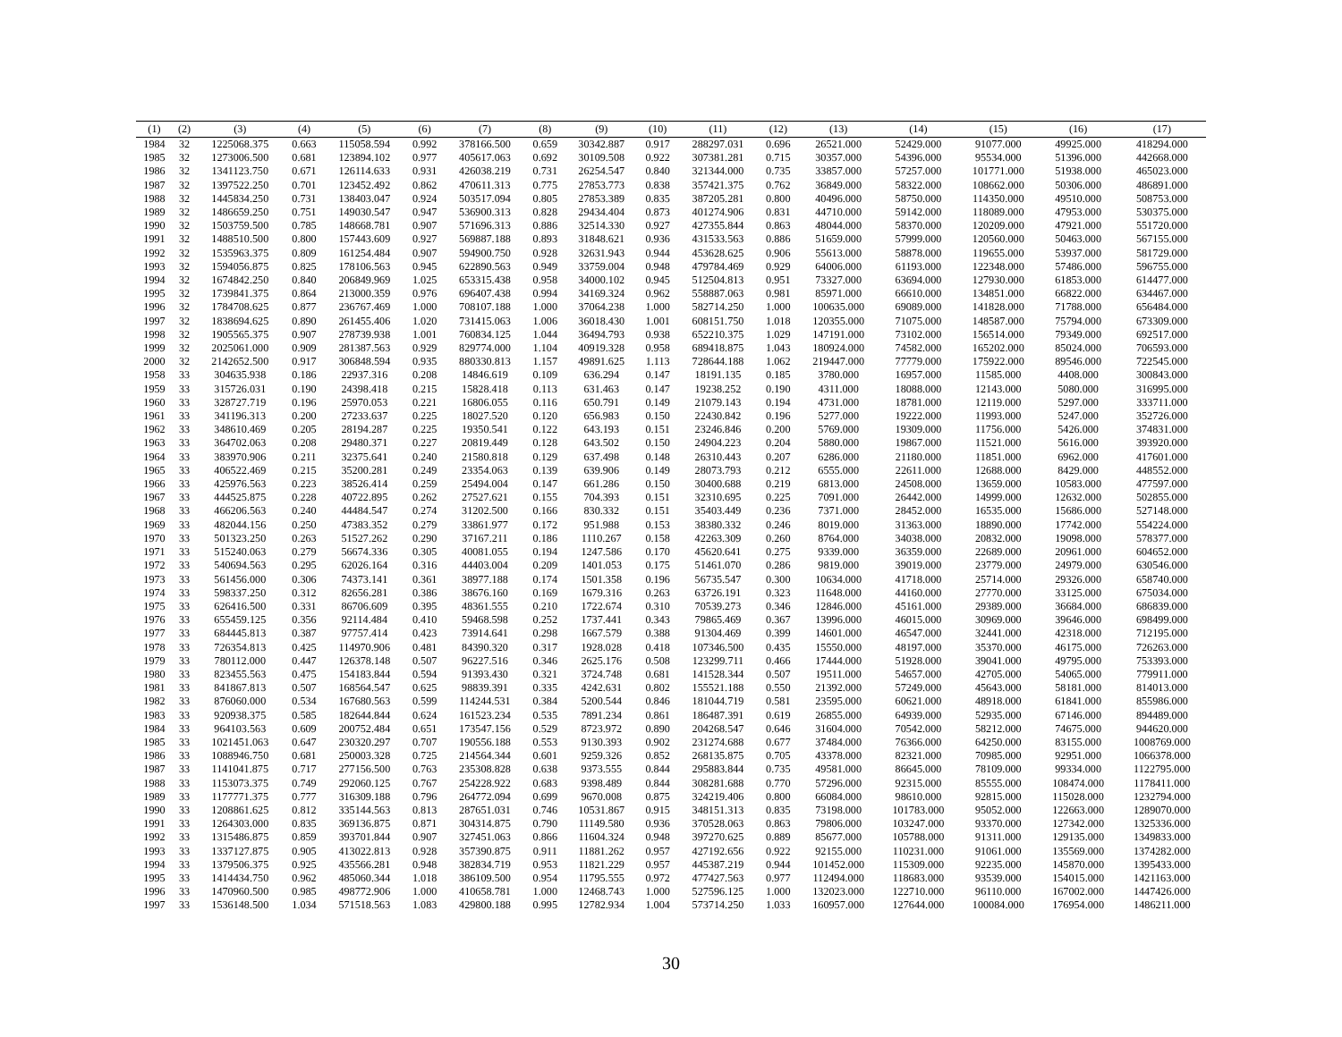| (1) | (2) | (3) | (4) | (5) | (6) | (7) | (8) | (9) | (10) | (11) | (12) | (13) | (14) | (15) | (16) | (17) |
| --- | --- | --- | --- | --- | --- | --- | --- | --- | --- | --- | --- | --- | --- | --- | --- | --- |
| 1984 | 32 | 1225068.375 | 0.663 | 115058.594 | 0.992 | 378166.500 | 0.659 | 30342.887 | 0.917 | 288297.031 | 0.696 | 26521.000 | 52429.000 | 91077.000 | 49925.000 | 418294.000 |
| 1985 | 32 | 1273006.500 | 0.681 | 123894.102 | 0.977 | 405617.063 | 0.692 | 30109.508 | 0.922 | 307381.281 | 0.715 | 30357.000 | 54396.000 | 95534.000 | 51396.000 | 442668.000 |
| 1986 | 32 | 1341123.750 | 0.671 | 126114.633 | 0.931 | 426038.219 | 0.731 | 26254.547 | 0.840 | 321344.000 | 0.735 | 33857.000 | 57257.000 | 101771.000 | 51938.000 | 465023.000 |
| 1987 | 32 | 1397522.250 | 0.701 | 123452.492 | 0.862 | 470611.313 | 0.775 | 27853.773 | 0.838 | 357421.375 | 0.762 | 36849.000 | 58322.000 | 108662.000 | 50306.000 | 486891.000 |
| 1988 | 32 | 1445834.250 | 0.731 | 138403.047 | 0.924 | 503517.094 | 0.805 | 27853.389 | 0.835 | 387205.281 | 0.800 | 40496.000 | 58750.000 | 114350.000 | 49510.000 | 508753.000 |
| 1989 | 32 | 1486659.250 | 0.751 | 149030.547 | 0.947 | 536900.313 | 0.828 | 29434.404 | 0.873 | 401274.906 | 0.831 | 44710.000 | 59142.000 | 118089.000 | 47953.000 | 530375.000 |
| 1990 | 32 | 1503759.500 | 0.785 | 148668.781 | 0.907 | 571696.313 | 0.886 | 32514.330 | 0.927 | 427355.844 | 0.863 | 48044.000 | 58370.000 | 120209.000 | 47921.000 | 551720.000 |
| 1991 | 32 | 1488510.500 | 0.800 | 157443.609 | 0.927 | 569887.188 | 0.893 | 31848.621 | 0.936 | 431533.563 | 0.886 | 51659.000 | 57999.000 | 120560.000 | 50463.000 | 567155.000 |
| 1992 | 32 | 1535963.375 | 0.809 | 161254.484 | 0.907 | 594900.750 | 0.928 | 32631.943 | 0.944 | 453628.625 | 0.906 | 55613.000 | 58878.000 | 119655.000 | 53937.000 | 581729.000 |
| 1993 | 32 | 1594056.875 | 0.825 | 178106.563 | 0.945 | 622890.563 | 0.949 | 33759.004 | 0.948 | 479784.469 | 0.929 | 64006.000 | 61193.000 | 122348.000 | 57486.000 | 596755.000 |
| 1994 | 32 | 1674842.250 | 0.840 | 206849.969 | 1.025 | 653315.438 | 0.958 | 34000.102 | 0.945 | 512504.813 | 0.951 | 73327.000 | 63694.000 | 127930.000 | 61853.000 | 614477.000 |
| 1995 | 32 | 1739841.375 | 0.864 | 213000.359 | 0.976 | 696407.438 | 0.994 | 34169.324 | 0.962 | 558887.063 | 0.981 | 85971.000 | 66610.000 | 134851.000 | 66822.000 | 634467.000 |
| 1996 | 32 | 1784708.625 | 0.877 | 236767.469 | 1.000 | 708107.188 | 1.000 | 37064.238 | 1.000 | 582714.250 | 1.000 | 100635.000 | 69089.000 | 141828.000 | 71788.000 | 656484.000 |
| 1997 | 32 | 1838694.625 | 0.890 | 261455.406 | 1.020 | 731415.063 | 1.006 | 36018.430 | 1.001 | 608151.750 | 1.018 | 120355.000 | 71075.000 | 148587.000 | 75794.000 | 673309.000 |
| 1998 | 32 | 1905565.375 | 0.907 | 278739.938 | 1.001 | 760834.125 | 1.044 | 36494.793 | 0.938 | 652210.375 | 1.029 | 147191.000 | 73102.000 | 156514.000 | 79349.000 | 692517.000 |
| 1999 | 32 | 2025061.000 | 0.909 | 281387.563 | 0.929 | 829774.000 | 1.104 | 40919.328 | 0.958 | 689418.875 | 1.043 | 180924.000 | 74582.000 | 165202.000 | 85024.000 | 706593.000 |
| 2000 | 32 | 2142652.500 | 0.917 | 306848.594 | 0.935 | 880330.813 | 1.157 | 49891.625 | 1.113 | 728644.188 | 1.062 | 219447.000 | 77779.000 | 175922.000 | 89546.000 | 722545.000 |
| 1958 | 33 | 304635.938 | 0.186 | 22937.316 | 0.208 | 14846.619 | 0.109 | 636.294 | 0.147 | 18191.135 | 0.185 | 3780.000 | 16957.000 | 11585.000 | 4408.000 | 300843.000 |
| 1959 | 33 | 315726.031 | 0.190 | 24398.418 | 0.215 | 15828.418 | 0.113 | 631.463 | 0.147 | 19238.252 | 0.190 | 4311.000 | 18088.000 | 12143.000 | 5080.000 | 316995.000 |
| 1960 | 33 | 328727.719 | 0.196 | 25970.053 | 0.221 | 16806.055 | 0.116 | 650.791 | 0.149 | 21079.143 | 0.194 | 4731.000 | 18781.000 | 12119.000 | 5297.000 | 333711.000 |
| 1961 | 33 | 341196.313 | 0.200 | 27233.637 | 0.225 | 18027.520 | 0.120 | 656.983 | 0.150 | 22430.842 | 0.196 | 5277.000 | 19222.000 | 11993.000 | 5247.000 | 352726.000 |
| 1962 | 33 | 348610.469 | 0.205 | 28194.287 | 0.225 | 19350.541 | 0.122 | 643.193 | 0.151 | 23246.846 | 0.200 | 5769.000 | 19309.000 | 11756.000 | 5426.000 | 374831.000 |
| 1963 | 33 | 364702.063 | 0.208 | 29480.371 | 0.227 | 20819.449 | 0.128 | 643.502 | 0.150 | 24904.223 | 0.204 | 5880.000 | 19867.000 | 11521.000 | 5616.000 | 393920.000 |
| 1964 | 33 | 383970.906 | 0.211 | 32375.641 | 0.240 | 21580.818 | 0.129 | 637.498 | 0.148 | 26310.443 | 0.207 | 6286.000 | 21180.000 | 11851.000 | 6962.000 | 417601.000 |
| 1965 | 33 | 406522.469 | 0.215 | 35200.281 | 0.249 | 23354.063 | 0.139 | 639.906 | 0.149 | 28073.793 | 0.212 | 6555.000 | 22611.000 | 12688.000 | 8429.000 | 448552.000 |
| 1966 | 33 | 425976.563 | 0.223 | 38526.414 | 0.259 | 25494.004 | 0.147 | 661.286 | 0.150 | 30400.688 | 0.219 | 6813.000 | 24508.000 | 13659.000 | 10583.000 | 477597.000 |
| 1967 | 33 | 444525.875 | 0.228 | 40722.895 | 0.262 | 27527.621 | 0.155 | 704.393 | 0.151 | 32310.695 | 0.225 | 7091.000 | 26442.000 | 14999.000 | 12632.000 | 502855.000 |
| 1968 | 33 | 466206.563 | 0.240 | 44484.547 | 0.274 | 31202.500 | 0.166 | 830.332 | 0.151 | 35403.449 | 0.236 | 7371.000 | 28452.000 | 16535.000 | 15686.000 | 527148.000 |
| 1969 | 33 | 482044.156 | 0.250 | 47383.352 | 0.279 | 33861.977 | 0.172 | 951.988 | 0.153 | 38380.332 | 0.246 | 8019.000 | 31363.000 | 18890.000 | 17742.000 | 554224.000 |
| 1970 | 33 | 501323.250 | 0.263 | 51527.262 | 0.290 | 37167.211 | 0.186 | 1110.267 | 0.158 | 42263.309 | 0.260 | 8764.000 | 34038.000 | 20832.000 | 19098.000 | 578377.000 |
| 1971 | 33 | 515240.063 | 0.279 | 56674.336 | 0.305 | 40081.055 | 0.194 | 1247.586 | 0.170 | 45620.641 | 0.275 | 9339.000 | 36359.000 | 22689.000 | 20961.000 | 604652.000 |
| 1972 | 33 | 540694.563 | 0.295 | 62026.164 | 0.316 | 44403.004 | 0.209 | 1401.053 | 0.175 | 51461.070 | 0.286 | 9819.000 | 39019.000 | 23779.000 | 24979.000 | 630546.000 |
| 1973 | 33 | 561456.000 | 0.306 | 74373.141 | 0.361 | 38977.188 | 0.174 | 1501.358 | 0.196 | 56735.547 | 0.300 | 10634.000 | 41718.000 | 25714.000 | 29326.000 | 658740.000 |
| 1974 | 33 | 598337.250 | 0.312 | 82656.281 | 0.386 | 38676.160 | 0.169 | 1679.316 | 0.263 | 63726.191 | 0.323 | 11648.000 | 44160.000 | 27770.000 | 33125.000 | 675034.000 |
| 1975 | 33 | 626416.500 | 0.331 | 86706.609 | 0.395 | 48361.555 | 0.210 | 1722.674 | 0.310 | 70539.273 | 0.346 | 12846.000 | 45161.000 | 29389.000 | 36684.000 | 686839.000 |
| 1976 | 33 | 655459.125 | 0.356 | 92114.484 | 0.410 | 59468.598 | 0.252 | 1737.441 | 0.343 | 79865.469 | 0.367 | 13996.000 | 46015.000 | 30969.000 | 39646.000 | 698499.000 |
| 1977 | 33 | 684445.813 | 0.387 | 97757.414 | 0.423 | 73914.641 | 0.298 | 1667.579 | 0.388 | 91304.469 | 0.399 | 14601.000 | 46547.000 | 32441.000 | 42318.000 | 712195.000 |
| 1978 | 33 | 726354.813 | 0.425 | 114970.906 | 0.481 | 84390.320 | 0.317 | 1928.028 | 0.418 | 107346.500 | 0.435 | 15550.000 | 48197.000 | 35370.000 | 46175.000 | 726263.000 |
| 1979 | 33 | 780112.000 | 0.447 | 126378.148 | 0.507 | 96227.516 | 0.346 | 2625.176 | 0.508 | 123299.711 | 0.466 | 17444.000 | 51928.000 | 39041.000 | 49795.000 | 753393.000 |
| 1980 | 33 | 823455.563 | 0.475 | 154183.844 | 0.594 | 91393.430 | 0.321 | 3724.748 | 0.681 | 141528.344 | 0.507 | 19511.000 | 54657.000 | 42705.000 | 54065.000 | 779911.000 |
| 1981 | 33 | 841867.813 | 0.507 | 168564.547 | 0.625 | 98839.391 | 0.335 | 4242.631 | 0.802 | 155521.188 | 0.550 | 21392.000 | 57249.000 | 45643.000 | 58181.000 | 814013.000 |
| 1982 | 33 | 876060.000 | 0.534 | 167680.563 | 0.599 | 114244.531 | 0.384 | 5200.544 | 0.846 | 181044.719 | 0.581 | 23595.000 | 60621.000 | 48918.000 | 61841.000 | 855986.000 |
| 1983 | 33 | 920938.375 | 0.585 | 182644.844 | 0.624 | 161523.234 | 0.535 | 7891.234 | 0.861 | 186487.391 | 0.619 | 26855.000 | 64939.000 | 52935.000 | 67146.000 | 894489.000 |
| 1984 | 33 | 964103.563 | 0.609 | 200752.484 | 0.651 | 173547.156 | 0.529 | 8723.972 | 0.890 | 204268.547 | 0.646 | 31604.000 | 70542.000 | 58212.000 | 74675.000 | 944620.000 |
| 1985 | 33 | 1021451.063 | 0.647 | 230320.297 | 0.707 | 190556.188 | 0.553 | 9130.393 | 0.902 | 231274.688 | 0.677 | 37484.000 | 76366.000 | 64250.000 | 83155.000 | 1008769.000 |
| 1986 | 33 | 1088946.750 | 0.681 | 250003.328 | 0.725 | 214564.344 | 0.601 | 9259.326 | 0.852 | 268135.875 | 0.705 | 43378.000 | 82321.000 | 70985.000 | 92951.000 | 1066378.000 |
| 1987 | 33 | 1141041.875 | 0.717 | 277156.500 | 0.763 | 235308.828 | 0.638 | 9373.555 | 0.844 | 295883.844 | 0.735 | 49581.000 | 86645.000 | 78109.000 | 99334.000 | 1122795.000 |
| 1988 | 33 | 1153073.375 | 0.749 | 292060.125 | 0.767 | 254228.922 | 0.683 | 9398.489 | 0.844 | 308281.688 | 0.770 | 57296.000 | 92315.000 | 85555.000 | 108474.000 | 1178411.000 |
| 1989 | 33 | 1177771.375 | 0.777 | 316309.188 | 0.796 | 264772.094 | 0.699 | 9670.008 | 0.875 | 324219.406 | 0.800 | 66084.000 | 98610.000 | 92815.000 | 115028.000 | 1232794.000 |
| 1990 | 33 | 1208861.625 | 0.812 | 335144.563 | 0.813 | 287651.031 | 0.746 | 10531.867 | 0.915 | 348151.313 | 0.835 | 73198.000 | 101783.000 | 95052.000 | 122663.000 | 1289070.000 |
| 1991 | 33 | 1264303.000 | 0.835 | 369136.875 | 0.871 | 304314.875 | 0.790 | 11149.580 | 0.936 | 370528.063 | 0.863 | 79806.000 | 103247.000 | 93370.000 | 127342.000 | 1325336.000 |
| 1992 | 33 | 1315486.875 | 0.859 | 393701.844 | 0.907 | 327451.063 | 0.866 | 11604.324 | 0.948 | 397270.625 | 0.889 | 85677.000 | 105788.000 | 91311.000 | 129135.000 | 1349833.000 |
| 1993 | 33 | 1337127.875 | 0.905 | 413022.813 | 0.928 | 357390.875 | 0.911 | 11881.262 | 0.957 | 427192.656 | 0.922 | 92155.000 | 110231.000 | 91061.000 | 135569.000 | 1374282.000 |
| 1994 | 33 | 1379506.375 | 0.925 | 435566.281 | 0.948 | 382834.719 | 0.953 | 11821.229 | 0.957 | 445387.219 | 0.944 | 101452.000 | 115309.000 | 92235.000 | 145870.000 | 1395433.000 |
| 1995 | 33 | 1414434.750 | 0.962 | 485060.344 | 1.018 | 386109.500 | 0.954 | 11795.555 | 0.972 | 477427.563 | 0.977 | 112494.000 | 118683.000 | 93539.000 | 154015.000 | 1421163.000 |
| 1996 | 33 | 1470960.500 | 0.985 | 498772.906 | 1.000 | 410658.781 | 1.000 | 12468.743 | 1.000 | 527596.125 | 1.000 | 132023.000 | 122710.000 | 96110.000 | 167002.000 | 1447426.000 |
| 1997 | 33 | 1536148.500 | 1.034 | 571518.563 | 1.083 | 429800.188 | 0.995 | 12782.934 | 1.004 | 573714.250 | 1.033 | 160957.000 | 127644.000 | 100084.000 | 176954.000 | 1486211.000 |
30